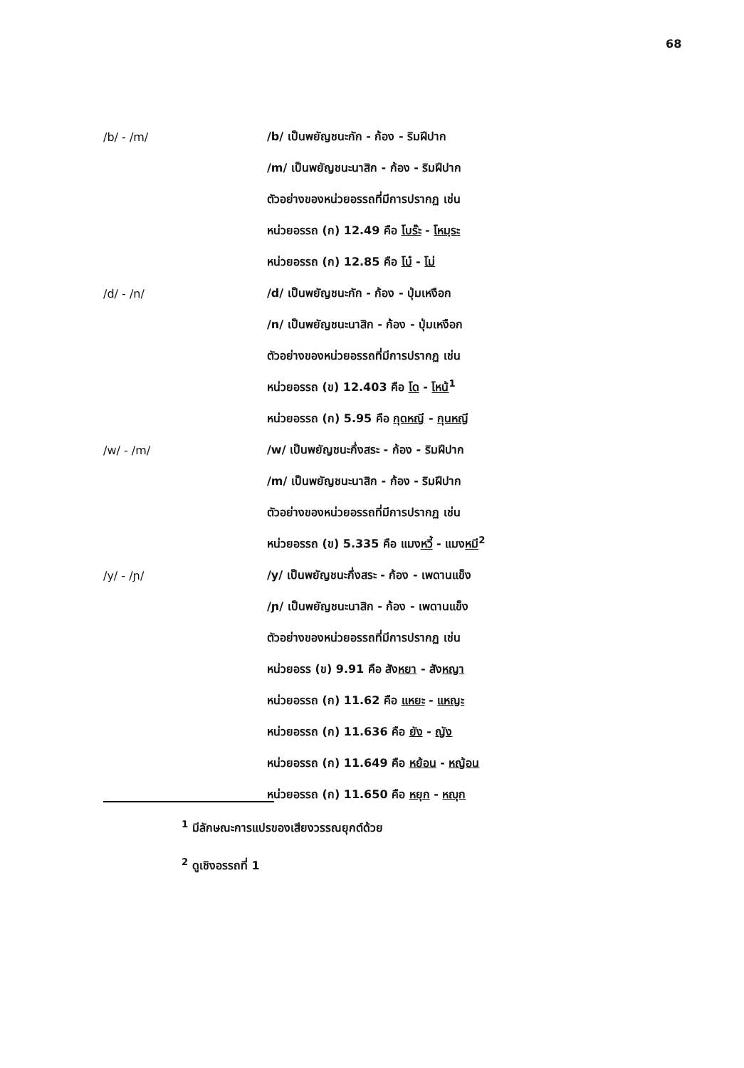68
/b/ - /m/
/b/ เป็นพยัญชนะกัก - ก้อง - ริมฝีปาก
/m/ เป็นพยัญชนะนาสิก - ก้อง - ริมฝีปาก
ตัวอย่างของหน่วยอรรถที่มีการปรากฏ เช่น
หน่วยอรรถ (ก) 12.49 คือ โบร๊ะ - โหมฺระ
หน่วยอรรถ (ก) 12.85 คือ โบ๋ - โม่
/d/ - /n/
/d/ เป็นพยัญชนะกัก - ก้อง - ปุ่มเหงือก
/n/ เป็นพยัญชนะนาสิก - ก้อง - ปุ่มเหงือก
ตัวอย่างของหน่วยอรรถที่มีการปรากฏ เช่น
หน่วยอรรถ (ข) 12.403 คือ โด - โหน้<sup>1</sup>
หน่วยอรรถ (ก) 5.95 คือ กุดหญี - กุนหญี
/w/ - /m/
/w/ เป็นพยัญชนะกึ่งสระ - ก้อง - ริมฝีปาก
/m/ เป็นพยัญชนะนาสิก - ก้อง - ริมฝีปาก
ตัวอย่างของหน่วยอรรถที่มีการปรากฏ เช่น
หน่วยอรรถ (ข) 5.335 คือ แมงหวี้ - แมงหมี<sup>2</sup>
/y/ - /ɲ/
/y/ เป็นพยัญชนะกึ่งสระ - ก้อง - เพดานแข็ง
/ɲ/ เป็นพยัญชนะนาสิก - ก้อง - เพดานแข็ง
ตัวอย่างของหน่วยอรรถที่มีการปรากฏ เช่น
หน่วยอรร (ข) 9.91 คือ สังหยา - สังหญา
หน่วยอรรถ (ก) 11.62 คือ แหยะ - แหญะ
หน่วยอรรถ (ก) 11.636 คือ ยัง - ญัง
หน่วยอรรถ (ก) 11.649 คือ หย้อน - หญ้อน
หน่วยอรรถ (ก) 11.650 คือ หยุก - หญุก
<sup>1</sup> มีลักษณะการแปรของเสียงวรรณยุกต์ด้วย
<sup>2</sup> ดูเชิงอรรถที่ 1